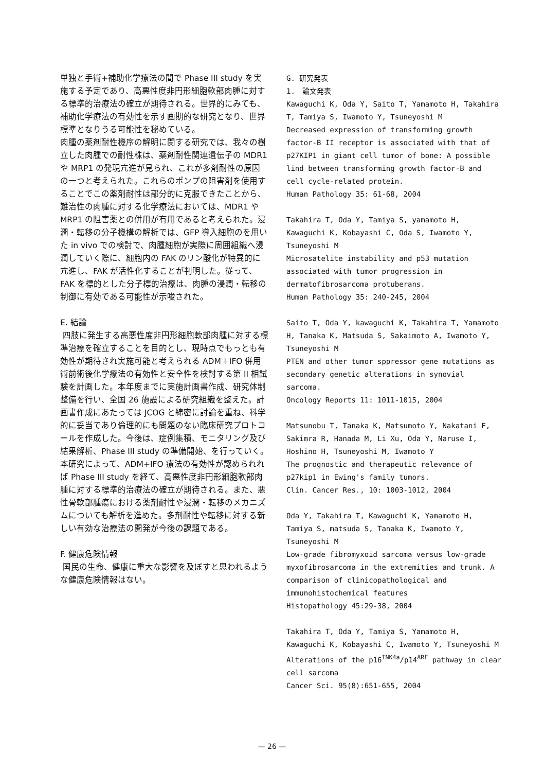単独と手術+補助化学療法の間で Phase III study を実施する予定であり、高悪性度非円形細胞軟部肉腫に対する標準的治療法の確立が期待される。世界的にみても、補助化学療法の有効性を示す画期的な研究となり、世界標準となりうる可能性を秘めている。
肉腫の薬剤耐性機序の解明に関する研究では、我々の樹立した肉腫での耐性株は、薬剤耐性関連遺伝子の MDR1 や MRP1 の発現亢進が見られ、これが多剤耐性の原因の一つと考えられた。これらのポンプの阻害剤を使用することでこの薬剤耐性は部分的に克服できたことから、難治性の肉腫に対する化学療法においては、MDR1 や MRP1 の阻害薬との併用が有用であると考えられた。浸潤・転移の分子機構の解析では、GFP 導入細胞のを用いた in vivo での検討で、肉腫細胞が実際に周囲組織へ浸潤していく際に、細胞内の FAK のリン酸化が特異的に亢進し、FAK が活性化することが判明した。従って、FAK を標的とした分子標的治療は、肉腫の浸潤・転移の制御に有効である可能性が示唆された。
E. 結論
四肢に発生する高悪性度非円形細胞軟部肉腫に対する標準治療を確立することを目的とし、現時点でもっとも有効性が期待され実施可能と考えられる ADM＋IFO 併用術前術後化学療法の有効性と安全性を検討する第 II 相試験を計画した。本年度までに実施計画書作成、研究体制整備を行い、全国 26 施設による研究組織を整えた。計画書作成にあたっては JCOG と綿密に討論を重ね、科学的に妥当であり倫理的にも問題のない臨床研究プロトコールを作成した。今後は、症例集積、モニタリング及び結果解析、Phase III study の準備開始、を行っていく。本研究によって、ADM+IFO 療法の有効性が認められれば Phase III study を経て、高悪性度非円形細胞軟部肉腫に対する標準的治療法の確立が期待される。また、悪性骨軟部腫瘍における薬剤耐性や浸潤・転移のメカニズムについても解析を進めた。多剤耐性や転移に対する新しい有効な治療法の開発が今後の課題である。
F. 健康危険情報
国民の生命、健康に重大な影響を及ぼすと思われるような健康危険情報はない。
G. 研究発表
1.　論文発表
Kawaguchi K, Oda Y, Saito T, Yamamoto H, Takahira T, Tamiya S, Iwamoto Y, Tsuneyoshi M
Decreased expression of transforming growth factor-B II receptor is associated with that of p27KIP1 in giant cell tumor of bone: A possible lind between transforming growth factor-B and cell cycle-related protein.
Human Pathology 35: 61-68, 2004
Takahira T, Oda Y, Tamiya S, yamamoto H, Kawaguchi K, Kobayashi C, Oda S, Iwamoto Y, Tsuneyoshi M
Microsatelite instability and p53 mutation associated with tumor progression in dermatofibrosarcoma protuberans.
Human Pathology 35: 240-245, 2004
Saito T, Oda Y, kawaguchi K, Takahira T, Yamamoto H, Tanaka K, Matsuda S, Sakaimoto A, Iwamoto Y, Tsuneyoshi M
PTEN and other tumor sppressor gene mutations as secondary genetic alterations in synovial sarcoma.
Oncology Reports 11: 1011-1015, 2004
Matsunobu T, Tanaka K, Matsumoto Y, Nakatani F, Sakimra R, Hanada M, Li Xu, Oda Y, Naruse I, Hoshino H, Tsuneyoshi M, Iwamoto Y
The prognostic and therapeutic relevance of p27kip1 in Ewing's family tumors.
Clin. Cancer Res., 10: 1003-1012, 2004
Oda Y, Takahira T, Kawaguchi K, Yamamoto H, Tamiya S, matsuda S, Tanaka K, Iwamoto Y, Tsuneyoshi M
Low-grade fibromyxoid sarcoma versus low-grade myxofibrosarcoma in the extremities and trunk. A comparison of clinicopathological and immunohistochemical features
Histopathology 45:29-38, 2004
Takahira T, Oda Y, Tamiya S, Yamamoto H, Kawaguchi K, Kobayashi C, Iwamoto Y, Tsuneyoshi M
Alterations of the p16<sup>INK4a</sup>/p14<sup>ARF</sup> pathway in clear cell sarcoma
Cancer Sci. 95(8):651-655, 2004
— 26 —